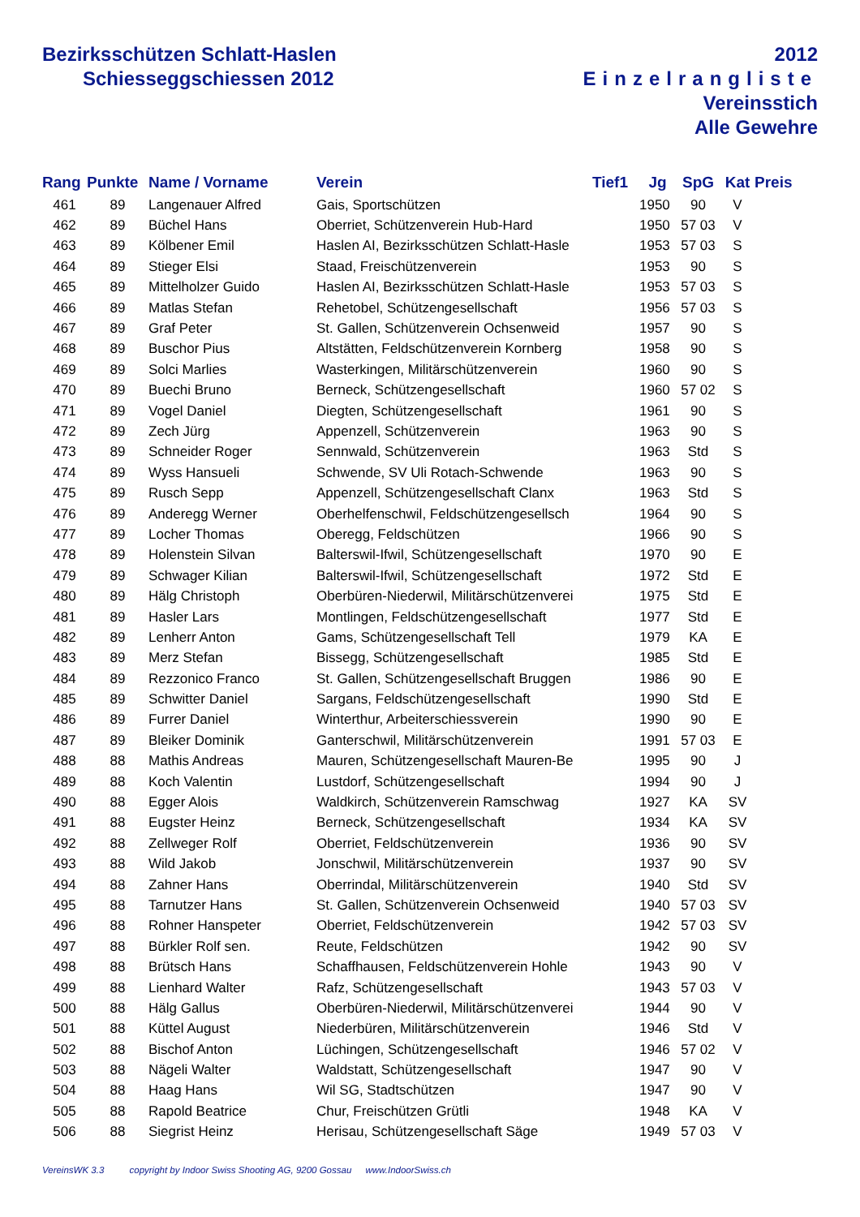Bezirksschützen Schlatt-Haslen
Schiesseggschiessen 2012
2012
Einzelrangliste
Vereinsstich
Alle Gewehre
| Rang | Punkte | Name / Vorname | Verein | Tief1 | Jg | SpG | Kat | Preis |
| --- | --- | --- | --- | --- | --- | --- | --- | --- |
| 461 | 89 | Langenauer Alfred | Gais, Sportschützen | | 1950 | 90 | V | |
| 462 | 89 | Büchel Hans | Oberriet, Schützenverein Hub-Hard | | 1950 | 57 03 | V | |
| 463 | 89 | Kölbener Emil | Haslen AI, Bezirksschützen Schlatt-Hasle | | 1953 | 57 03 | S | |
| 464 | 89 | Stieger Elsi | Staad, Freischützenverein | | 1953 | 90 | S | |
| 465 | 89 | Mittelholzer Guido | Haslen AI, Bezirksschützen Schlatt-Hasle | | 1953 | 57 03 | S | |
| 466 | 89 | Matlas Stefan | Rehetobel, Schützengesellschaft | | 1956 | 57 03 | S | |
| 467 | 89 | Graf Peter | St. Gallen, Schützenverein Ochsenweid | | 1957 | 90 | S | |
| 468 | 89 | Buschor Pius | Altstätten, Feldschützenverein Kornberg | | 1958 | 90 | S | |
| 469 | 89 | Solci Marlies | Wasterkingen, Militärschützenverein | | 1960 | 90 | S | |
| 470 | 89 | Buechi Bruno | Berneck, Schützengesellschaft | | 1960 | 57 02 | S | |
| 471 | 89 | Vogel Daniel | Diegten, Schützengesellschaft | | 1961 | 90 | S | |
| 472 | 89 | Zech Jürg | Appenzell, Schützenverein | | 1963 | 90 | S | |
| 473 | 89 | Schneider Roger | Sennwald, Schützenverein | | 1963 | Std | S | |
| 474 | 89 | Wyss Hansueli | Schwende, SV Uli Rotach-Schwende | | 1963 | 90 | S | |
| 475 | 89 | Rusch Sepp | Appenzell, Schützengesellschaft Clanx | | 1963 | Std | S | |
| 476 | 89 | Anderegg Werner | Oberhelfenschwil, Feldschützengesellsch | | 1964 | 90 | S | |
| 477 | 89 | Locher Thomas | Oberegg, Feldschützen | | 1966 | 90 | S | |
| 478 | 89 | Holenstein Silvan | Balterswil-Ifwil, Schützengesellschaft | | 1970 | 90 | E | |
| 479 | 89 | Schwager Kilian | Balterswil-Ifwil, Schützengesellschaft | | 1972 | Std | E | |
| 480 | 89 | Hälg Christoph | Oberbüren-Niederwil, Militärschützenverei | | 1975 | Std | E | |
| 481 | 89 | Hasler Lars | Montlingen, Feldschützengesellschaft | | 1977 | Std | E | |
| 482 | 89 | Lenherr Anton | Gams, Schützengesellschaft Tell | | 1979 | KA | E | |
| 483 | 89 | Merz Stefan | Bissegg, Schützengesellschaft | | 1985 | Std | E | |
| 484 | 89 | Rezzonico Franco | St. Gallen, Schützengesellschaft Bruggen | | 1986 | 90 | E | |
| 485 | 89 | Schwitter Daniel | Sargans, Feldschützengesellschaft | | 1990 | Std | E | |
| 486 | 89 | Furrer Daniel | Winterthur, Arbeiterschiessverein | | 1990 | 90 | E | |
| 487 | 89 | Bleiker Dominik | Ganterschwil, Militärschützenverein | | 1991 | 57 03 | E | |
| 488 | 88 | Mathis Andreas | Mauren, Schützengesellschaft Mauren-Be | | 1995 | 90 | J | |
| 489 | 88 | Koch Valentin | Lustdorf, Schützengesellschaft | | 1994 | 90 | J | |
| 490 | 88 | Egger Alois | Waldkirch, Schützenverein Ramschwag | | 1927 | KA | SV | |
| 491 | 88 | Eugster Heinz | Berneck, Schützengesellschaft | | 1934 | KA | SV | |
| 492 | 88 | Zellweger Rolf | Oberriet, Feldschützenverein | | 1936 | 90 | SV | |
| 493 | 88 | Wild Jakob | Jonschwil, Militärschützenverein | | 1937 | 90 | SV | |
| 494 | 88 | Zahner Hans | Oberrindal, Militärschützenverein | | 1940 | Std | SV | |
| 495 | 88 | Tarnutzer Hans | St. Gallen, Schützenverein Ochsenweid | | 1940 | 57 03 | SV | |
| 496 | 88 | Rohner Hanspeter | Oberriet, Feldschützenverein | | 1942 | 57 03 | SV | |
| 497 | 88 | Bürkler Rolf sen. | Reute, Feldschützen | | 1942 | 90 | SV | |
| 498 | 88 | Brütsch Hans | Schaffhausen, Feldschützenverein Hohle | | 1943 | 90 | V | |
| 499 | 88 | Lienhard Walter | Rafz, Schützengesellschaft | | 1943 | 57 03 | V | |
| 500 | 88 | Hälg Gallus | Oberbüren-Niederwil, Militärschützenverei | | 1944 | 90 | V | |
| 501 | 88 | Küttel August | Niederbüren, Militärschützenverein | | 1946 | Std | V | |
| 502 | 88 | Bischof Anton | Lüchingen, Schützengesellschaft | | 1946 | 57 02 | V | |
| 503 | 88 | Nägeli Walter | Waldstatt, Schützengesellschaft | | 1947 | 90 | V | |
| 504 | 88 | Haag Hans | Wil SG, Stadtschützen | | 1947 | 90 | V | |
| 505 | 88 | Rapold Beatrice | Chur, Freischützen Grütli | | 1948 | KA | V | |
| 506 | 88 | Siegrist Heinz | Herisau, Schützengesellschaft Säge | | 1949 | 57 03 | V | |
VereinsWK 3.3 copyright by Indoor Swiss Shooting AG, 9200 Gossau www.IndoorSwiss.ch